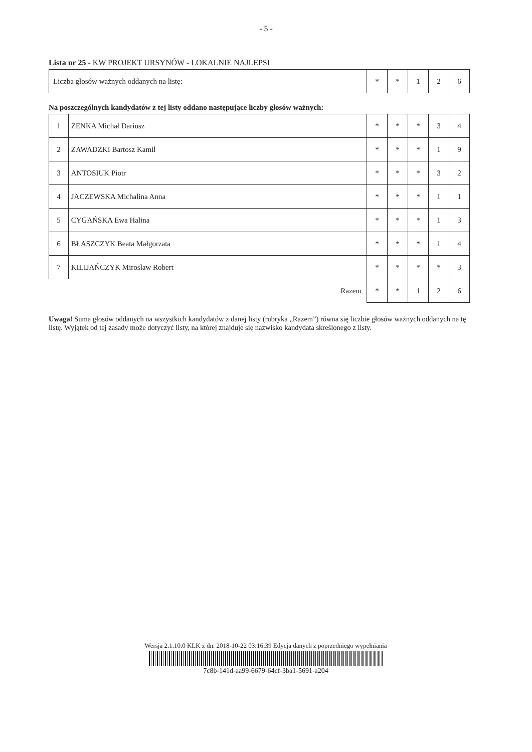- 5 -
Lista nr 25 - KW PROJEKT URSYNÓW - LOKALNIE NAJLEPSI
| Liczba głosów ważnych oddanych na listę: | * | * | 1 | 2 | 6 |
Na poszczególnych kandydatów z tej listy oddano następujące liczby głosów ważnych:
| 1 | ZENKA Michał Dariusz | * | * | * | 3 | 4 |
| 2 | ZAWADZKI Bartosz Kamil | * | * | * | 1 | 9 |
| 3 | ANTOSIUK Piotr | * | * | * | 3 | 2 |
| 4 | JACZEWSKA Michalina Anna | * | * | * | 1 | 1 |
| 5 | CYGAŃSKA Ewa Halina | * | * | * | 1 | 3 |
| 6 | BŁASZCZYK Beata Małgorzata | * | * | * | 1 | 4 |
| 7 | KILIJAŃCZYK Mirosław Robert | * | * | * | * | 3 |
| Razem | | * | * | 1 | 2 | 6 |
Uwaga! Suma głosów oddanych na wszystkich kandydatów z danej listy (rubryka „Razem”) równa się liczbie głosów ważnych oddanych na tę listę. Wyjątek od tej zasady może dotyczyć listy, na której znajduje się nazwisko kandydata skreślonego z listy.
Wersja 2.1.10.0 KLK z dn. 2018-10-22 03:16:39 Edycja danych z poprzedniego wypełniania
7c8b-141d-aa99-6679-64cf-3ba1-5691-a204